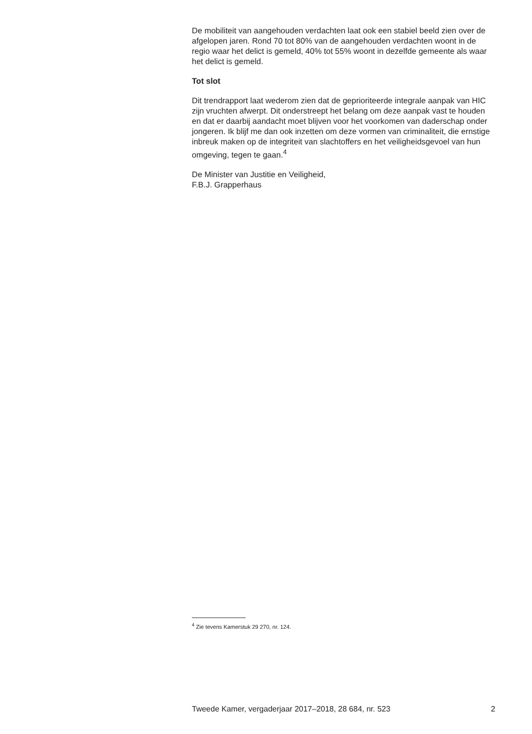De mobiliteit van aangehouden verdachten laat ook een stabiel beeld zien over de afgelopen jaren. Rond 70 tot 80% van de aangehouden verdachten woont in de regio waar het delict is gemeld, 40% tot 55% woont in dezelfde gemeente als waar het delict is gemeld.
Tot slot
Dit trendrapport laat wederom zien dat de geprioriteerde integrale aanpak van HIC zijn vruchten afwerpt. Dit onderstreept het belang om deze aanpak vast te houden en dat er daarbij aandacht moet blijven voor het voorkomen van daderschap onder jongeren. Ik blijf me dan ook inzetten om deze vormen van criminaliteit, die ernstige inbreuk maken op de integriteit van slachtoffers en het veiligheidsgevoel van hun omgeving, tegen te gaan.<sup>4</sup>
De Minister van Justitie en Veiligheid,
F.B.J. Grapperhaus
<sup>4</sup> Zie tevens Kamerstuk 29 270, nr. 124.
Tweede Kamer, vergaderjaar 2017–2018, 28 684, nr. 523 2